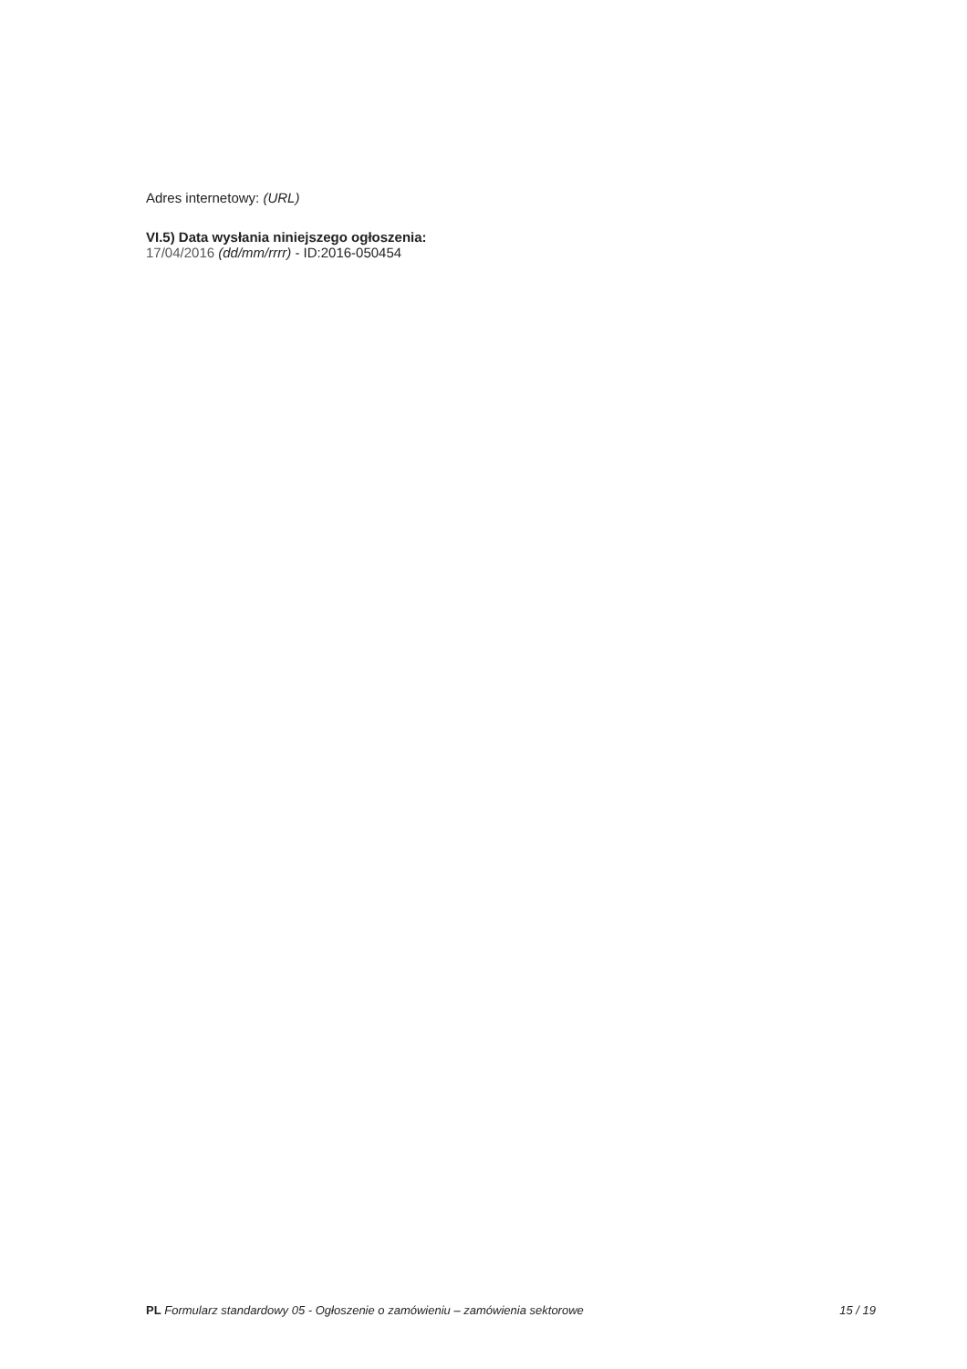Adres internetowy: (URL)
VI.5) Data wysłania niniejszego ogłoszenia:
17/04/2016 (dd/mm/rrrr) - ID:2016-050454
PL Formularz standardowy 05 - Ogłoszenie o zamówieniu – zamówienia sektorowe 15 / 19